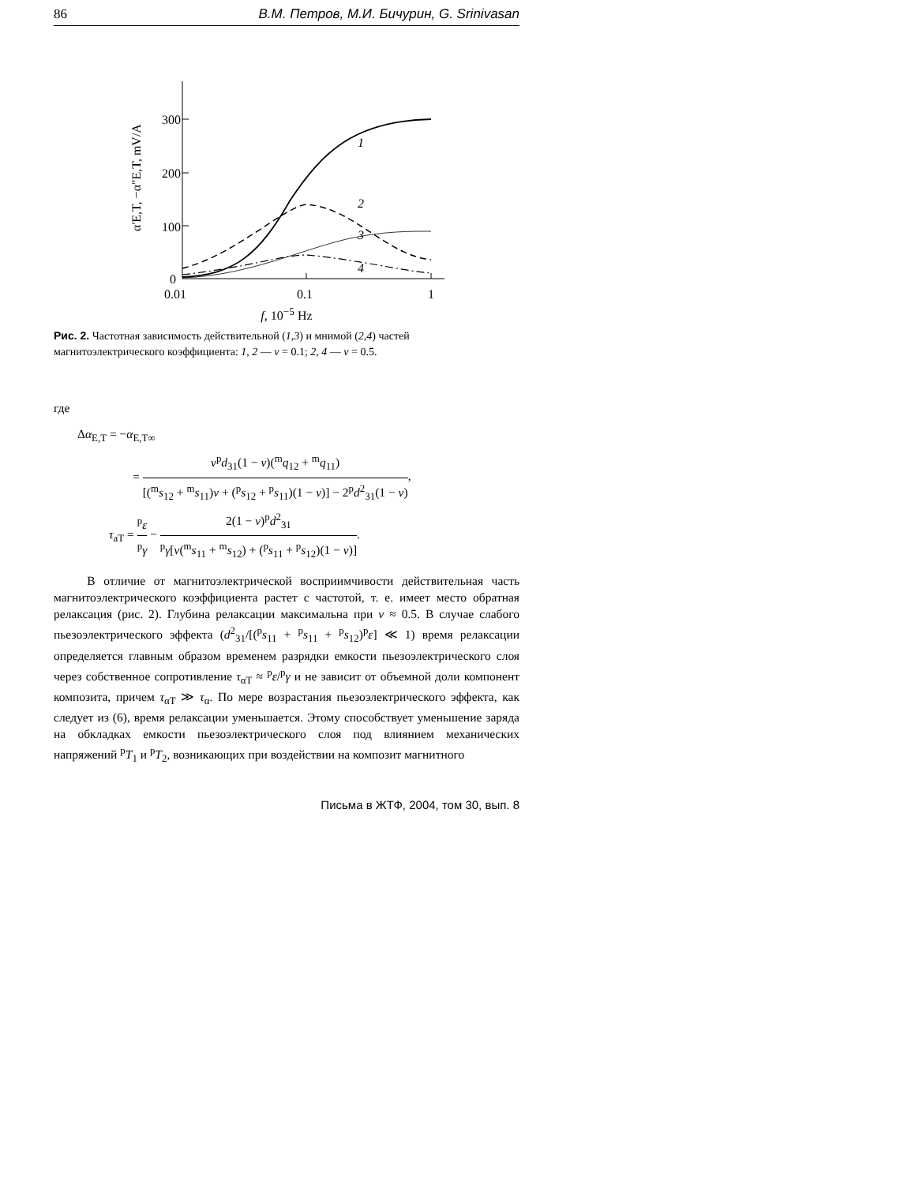86 В.М. Петров, М.И. Бичурин, G. Srinivasan
300
200
100
0
0.01
0.1
1
1
2
3
4
α'E,T, −α"E,T, mV/A
f, 10<sup>−5</sup> Hz
Рис. 2. Частотная зависимость действительной (1,3) и мнимой (2,4) частей магнитоэлектрического коэффициента: 1, 2 — v = 0.1; 2, 4 — v = 0.5.
где
Δα<sub>E,T</sub> = −α<sub>E,T∞</sub>
= v<sup>p</sup>d<sub>31</sub>(1 − v)(<sup>m</sup>q<sub>12</sub> + <sup>m</sup>q<sub>11</sub>) [(<sup>m</sup>s<sub>12</sub> + <sup>m</sup>s<sub>11</sub>)v + (<sup>p</sup>s<sub>12</sub> + <sup>p</sup>s<sub>11</sub>)(1 − v)] − 2<sup>p</sup>d<sup>2</sup><sub>31</sub>(1 − v),
τ<sub>aT</sub> = <sup>p</sup>ε <sup>p</sup>γ − 2(1 − v)<sup>p</sup>d<sup>2</sup><sub>31</sub> <sup>p</sup>γ[v(<sup>m</sup>s<sub>11</sub> + <sup>m</sup>s<sub>12</sub>) + (<sup>p</sup>s<sub>11</sub> + <sup>p</sup>s<sub>12</sub>)(1 − v)].
В отличие от магнитоэлектрической восприимчивости действительная часть магнитоэлектрического коэффициента растет с частотой, т. е. имеет место обратная релаксация (рис. 2). Глубина релаксации максимальна при v ≈ 0.5. В случае слабого пьезоэлектрического эффекта (d<sup>2</sup><sub>31</sub>/[(<sup>p</sup>s<sub>11</sub> + <sup>p</sup>s<sub>11</sub> + <sup>p</sup>s<sub>12</sub>)<sup>p</sup>ε] ≪ 1) время релаксации определяется главным образом временем разрядки емкости пьезоэлектрического слоя через собственное сопротивление τ<sub>αT</sub> ≈ <sup>p</sup>ε/<sup>p</sup>γ и не зависит от объемной доли компонент композита, причем τ<sub>αT</sub> ≫ τ<sub>α</sub>. По мере возрастания пьезоэлектрического эффекта, как следует из (6), время релаксации уменьшается. Этому способствует уменьшение заряда на обкладках емкости пьезоэлектрического слоя под влиянием механических напряжений <sup>p</sup>T<sub>1</sub> и <sup>p</sup>T<sub>2</sub>, возникающих при воздействии на композит магнитного
Письма в ЖТФ, 2004, том 30, вып. 8